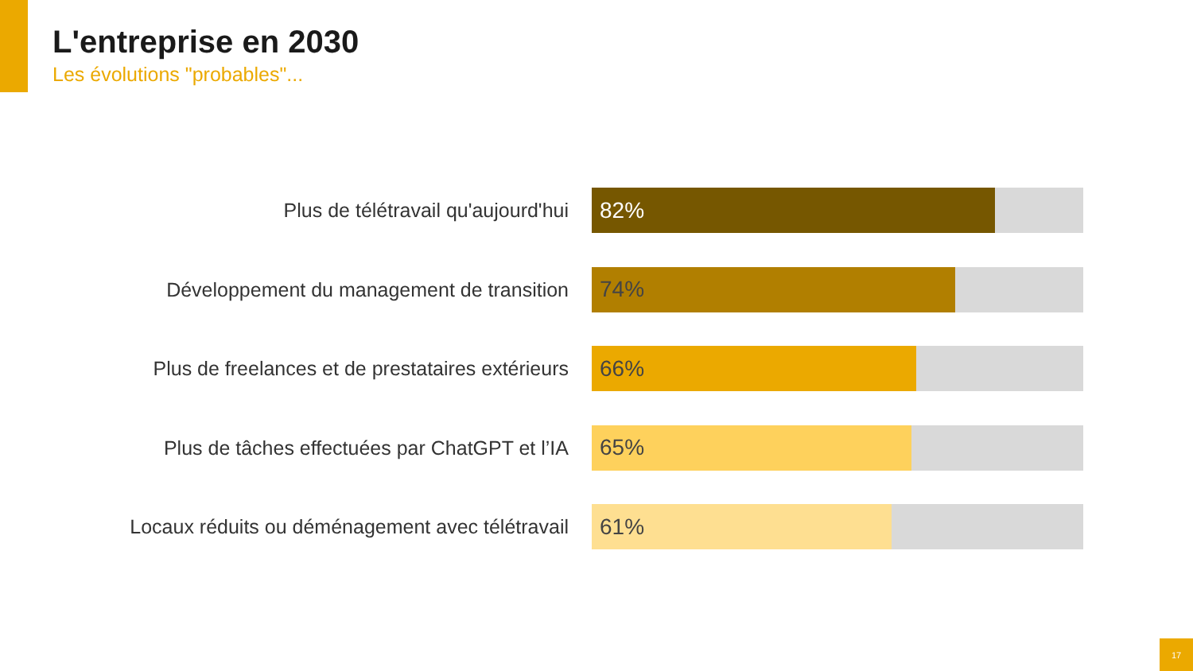L'entreprise en 2030
Les évolutions "probables"...
Plus de télétravail qu'aujourd'hui
82%
Développement du management de transition
74%
Plus de freelances et de prestataires extérieurs
66%
Plus de tâches effectuées par ChatGPT et l’IA
65%
Locaux réduits ou déménagement avec télétravail
61%
17